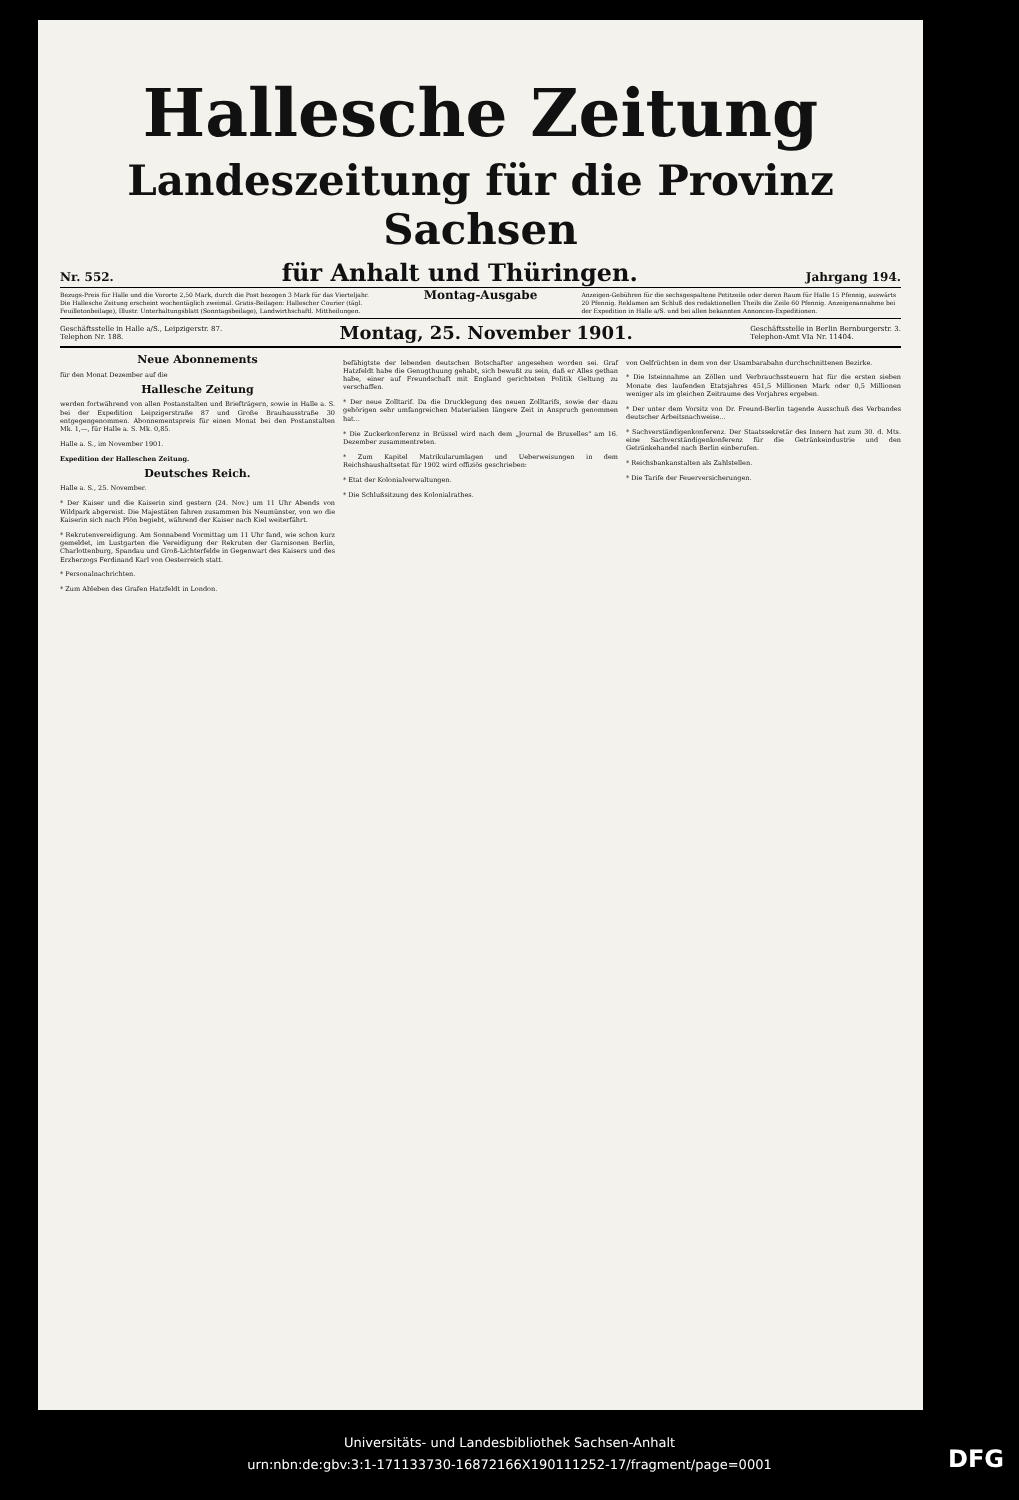Hallesche Zeitung
Landeszeitung für die Provinz Sachsen
Nr. 552. für Anhalt und Thüringen. Jahrgang 194.
Bezugs-Preis für Halle und die Vororte 2,50 Mark, durch die Post bezogen 3 Mark für das Vierteljahr. Die Hallesche Zeitung erscheint wochentäglich zweimal. Gratis-Beilagen: Hallescher Courier (tägl. Feuilletonbeilage), Illustr. Unterhaltungsblatt (Sonntagsbeilage), Landwirthschaftl. Mittheilungen.
Montag-Ausgabe
Anzeigen-Gebühren für die sechsgespaltene Petitzeile oder deren Raum für Halle 15 Pfennig, auswärts 20 Pfennig. Reklamen am Schluß des redaktionellen Theils die Zeile 60 Pfennig. Anzeigenannahme bei der Expedition in Halle a/S. und bei allen bekannten Annoncen-Expeditionen.
Geschäftsstelle in Halle a/S., Leipzigerstr. 87.
Telephon Nr. 188. Montag, 25. November 1901. Geschäftsstelle in Berlin Bernburgerstr. 3.
Telephon-Amt VIa Nr. 11404.
Neue Abonnements
für den Monat Dezember auf die
Hallesche Zeitung
werden fortwährend von allen Postanstalten und Briefträgern, sowie in Halle a. S. bei der Expedition Leipzigerstraße 87 und Große Brauhausstraße 30 entgegengenommen. Abonnementspreis für einen Monat bei den Postanstalten Mk. 1,—, für Halle a. S. Mk. 0,85.
Halle a. S., im November 1901.
Expedition der Halleschen Zeitung.
Deutsches Reich.
Halle a. S., 25. November.
* Der Kaiser und die Kaiserin sind gestern (24. Nov.) um 11 Uhr Abends von Wildpark abgereist. Die Majestäten fahren zusammen bis Neumünster, von wo die Kaiserin sich nach Plön begiebt, während der Kaiser nach Kiel weiterfährt.
* Rekrutenvereidigung. Am Sonnabend Vormittag um 11 Uhr fand, wie schon kurz gemeldet, im Lustgarten die Vereidigung der Rekruten der Garnisonen Berlin, Charlottenburg, Spandau und Groß-Lichterfelde in Gegenwart des Kaisers und des Erzherzogs Ferdinand Karl von Oesterreich statt.
* Personalnachrichten.
* Zum Ableben des Grafen Hatzfeldt in London.
befähigtste der lebenden deutschen Botschafter angesehen worden sei. Graf Hatzfeldt habe die Genugthuung gehabt, sich bewußt zu sein, daß er Alles gethan habe, einer auf Freundschaft mit England gerichteten Politik Geltung zu verschaffen.
* Der neue Zolltarif. Da die Drucklegung des neuen Zolltarifs, sowie der dazu gehörigen sehr umfangreichen Materialien längere Zeit in Anspruch genommen hat...
* Die Zuckerkonferenz in Brüssel wird nach dem „Journal de Bruxelles" am 16. Dezember zusammentreten.
* Zum Kapitel Matrikularumlagen und Ueberweisungen in dem Reichshaushaltsetat für 1902 wird offiziös geschrieben:
* Etat der Kolonialverwaltungen.
* Die Schlußsitzung des Kolonialrathes.
von Oelfrüchten in dem von der Usambarabahn durchschnittenen Bezirke.
* Die Isteinnahme an Zöllen und Verbrauchssteuern hat für die ersten sieben Monate des laufenden Etatsjahres 451,5 Millionen Mark oder 0,5 Millionen weniger als im gleichen Zeitraume des Vorjahres ergeben.
* Der unter dem Vorsitz von Dr. Freund-Berlin tagende Ausschuß des Verbandes deutscher Arbeitsnachweise...
* Sachverständigenkonferenz. Der Staatssekretär des Innern hat zum 30. d. Mts. eine Sachverständigenkonferenz für die Getränkeindustrie und den Getränkehandel nach Berlin einberufen.
* Reichsbankanstalten als Zahlstellen.
* Die Tarife der Feuerversicherungen.
Universitäts- und Landesbibliothek Sachsen-Anhalt
urn:nbn:de:gbv:3:1-171133730-16872166X190111252-17/fragment/page=0001
DFG